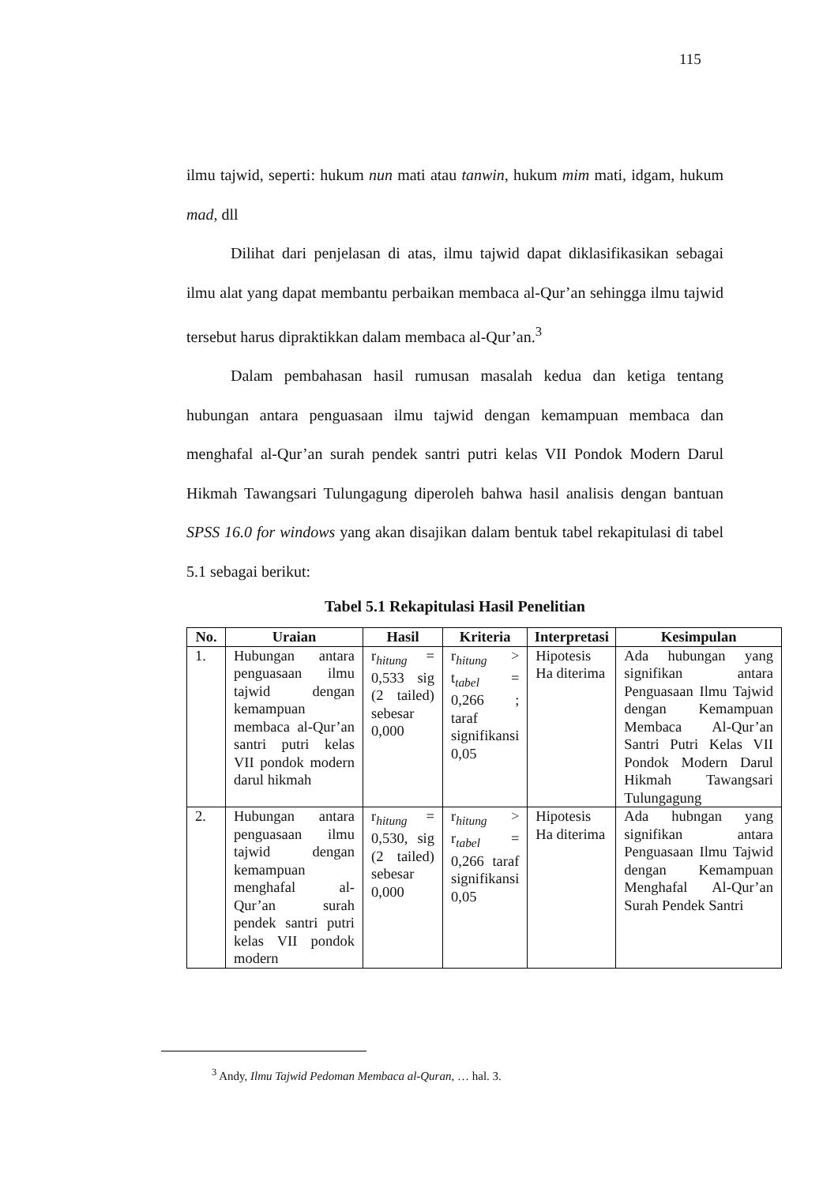115
ilmu tajwid, seperti: hukum nun mati atau tanwin, hukum mim mati, idgam, hukum mad, dll
Dilihat dari penjelasan di atas, ilmu tajwid dapat diklasifikasikan sebagai ilmu alat yang dapat membantu perbaikan membaca al-Qur’an sehingga ilmu tajwid tersebut harus dipraktikkan dalam membaca al-Qur’an.<sup>3</sup>
Dalam pembahasan hasil rumusan masalah kedua dan ketiga tentang hubungan antara penguasaan ilmu tajwid dengan kemampuan membaca dan menghafal al-Qur’an surah pendek santri putri kelas VII Pondok Modern Darul Hikmah Tawangsari Tulungagung diperoleh bahwa hasil analisis dengan bantuan SPSS 16.0 for windows yang akan disajikan dalam bentuk tabel rekapitulasi di tabel 5.1 sebagai berikut:
Tabel 5.1 Rekapitulasi Hasil Penelitian
| No. | Uraian | Hasil | Kriteria | Interpretasi | Kesimpulan |
| --- | --- | --- | --- | --- | --- |
| 1. | Hubungan antara penguasaan ilmu tajwid dengan kemampuan membaca al-Qur’an santri putri kelas VII pondok modern darul hikmah | r<sub>hitung</sub> = 0,533 sig (2 tailed) sebesar 0,000 | r<sub>hitung</sub> > t<sub>tabel</sub> = 0,266 ; taraf signifikansi 0,05 | Hipotesis Ha diterima | Ada hubungan yang signifikan antara Penguasaan Ilmu Tajwid dengan Kemampuan Membaca Al-Qur’an Santri Putri Kelas VII Pondok Modern Darul Hikmah Tawangsari Tulungagung |
| 2. | Hubungan antara penguasaan ilmu tajwid dengan kemampuan menghafal al-Qur’an surah pendek santri putri kelas VII pondok modern | r<sub>hitung</sub> = 0,530, sig (2 tailed) sebesar 0,000 | r<sub>hitung</sub> > r<sub>tabel</sub> = 0,266 taraf signifikansi 0,05 | Hipotesis Ha diterima | Ada hubngan yang signifikan antara Penguasaan Ilmu Tajwid dengan Kemampuan Menghafal Al-Qur’an Surah Pendek Santri |
<sup>3</sup> Andy, Ilmu Tajwid Pedoman Membaca al-Quran, … hal. 3.